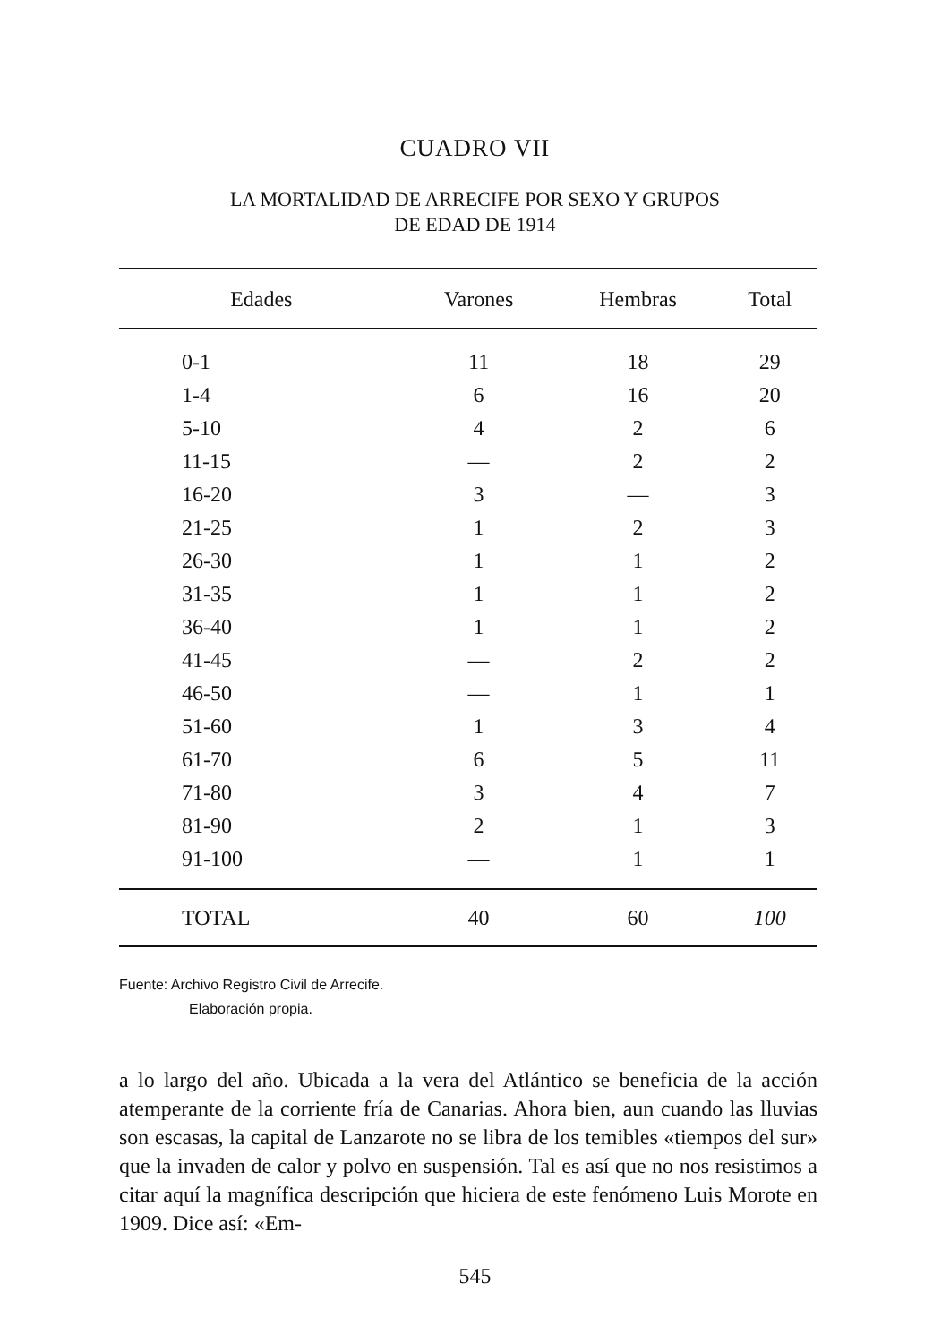CUADRO VII
LA MORTALIDAD DE ARRECIFE POR SEXO Y GRUPOS
DE EDAD DE 1914
| Edades | Varones | Hembras | Total |
| --- | --- | --- | --- |
| 0-1 | 11 | 18 | 29 |
| 1-4 | 6 | 16 | 20 |
| 5-10 | 4 | 2 | 6 |
| 11-15 | — | 2 | 2 |
| 16-20 | 3 | — | 3 |
| 21-25 | 1 | 2 | 3 |
| 26-30 | 1 | 1 | 2 |
| 31-35 | 1 | 1 | 2 |
| 36-40 | 1 | 1 | 2 |
| 41-45 | — | 2 | 2 |
| 46-50 | — | 1 | 1 |
| 51-60 | 1 | 3 | 4 |
| 61-70 | 6 | 5 | 11 |
| 71-80 | 3 | 4 | 7 |
| 81-90 | 2 | 1 | 3 |
| 91-100 | — | 1 | 1 |
| TOTAL | 40 | 60 | 100 |
Fuente: Archivo Registro Civil de Arrecife.
Elaboración propia.
a lo largo del año. Ubicada a la vera del Atlántico se beneficia de la acción atemperante de la corriente fría de Canarias. Ahora bien, aun cuando las lluvias son escasas, la capital de Lanzarote no se libra de los temibles «tiempos del sur» que la invaden de calor y polvo en suspensión. Tal es así que no nos resistimos a citar aquí la magnífica descripción que hiciera de este fenómeno Luis Morote en 1909. Dice así: «Em-
545